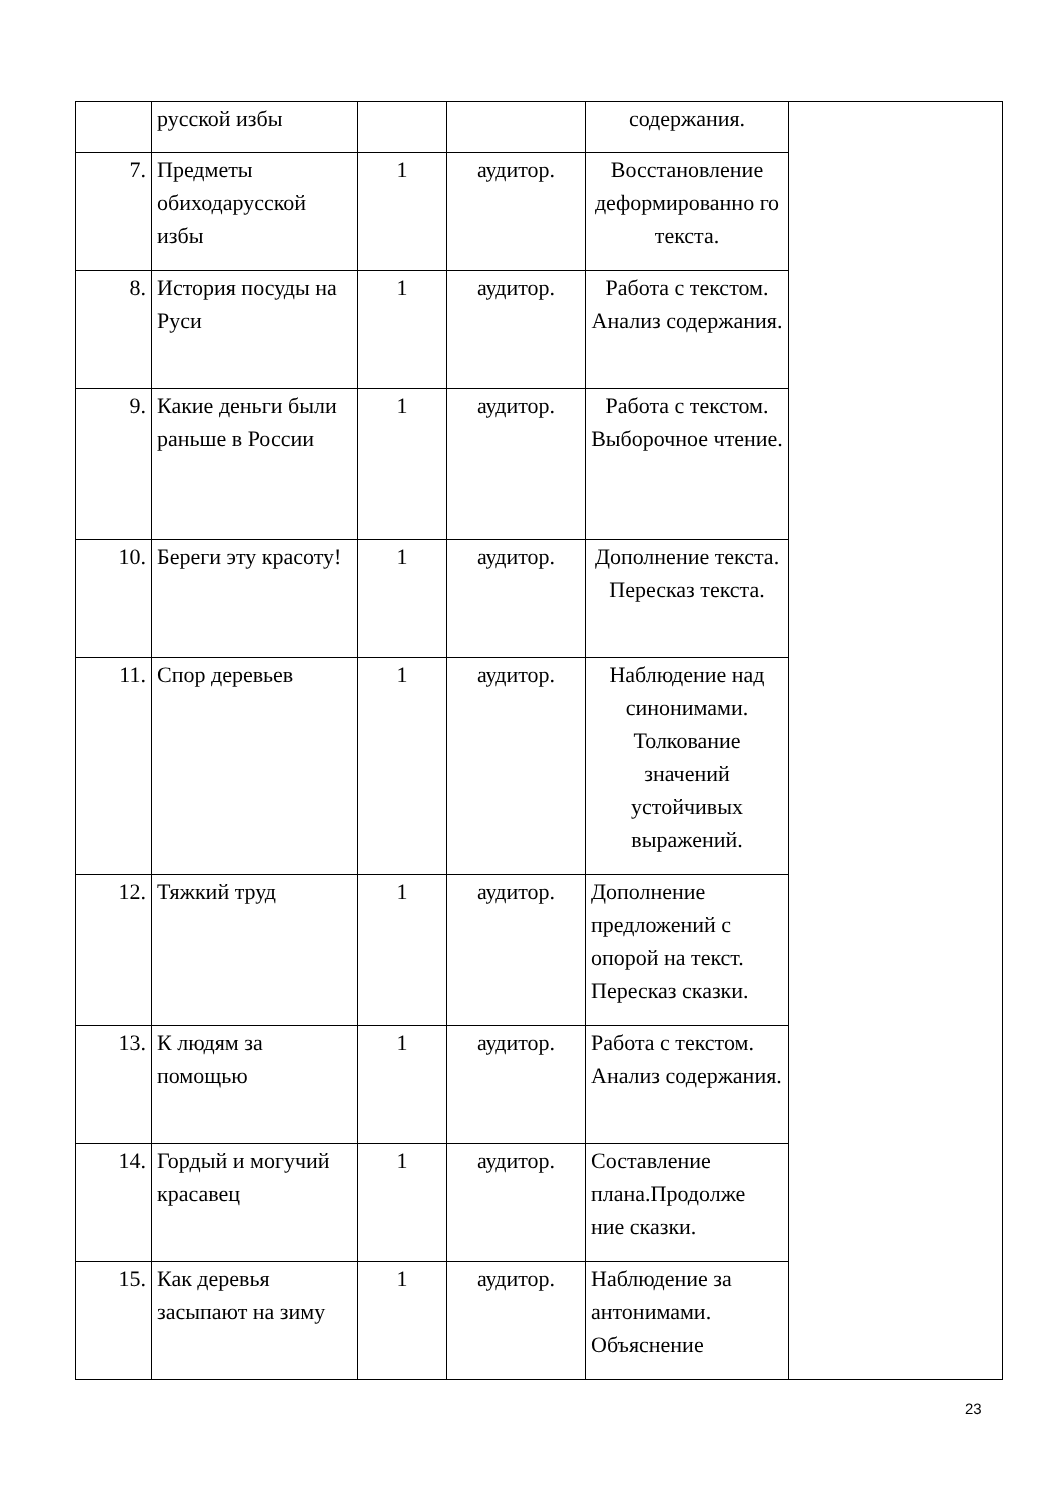| | русской избы | | | содержания. | |
| 7. | Предметы обиходарусской избы | 1 | аудитор. | Восстановление деформированно го текста. | |
| 8. | История посуды на Руси | 1 | аудитор. | Работа с текстом. Анализ содержания. | |
| 9. | Какие деньги были раньше в России | 1 | аудитор. | Работа с текстом. Выборочное чтение. | |
| 10. | Береги эту красоту! | 1 | аудитор. | Дополнение текста. Пересказ текста. | |
| 11. | Спор деревьев | 1 | аудитор. | Наблюдение над синонимами. Толкование значений устойчивых выражений. | |
| 12. | Тяжкий труд | 1 | аудитор. | Дополнение предложений с опорой на текст. Пересказ сказки. | |
| 13. | К людям за помощью | 1 | аудитор. | Работа с текстом. Анализ содержания. | |
| 14. | Гордый и могучий красавец | 1 | аудитор. | Составление плана.Продолже ние сказки. | |
| 15. | Как деревья засыпают на зиму | 1 | аудитор. | Наблюдение за антонимами. Объяснение | |
23